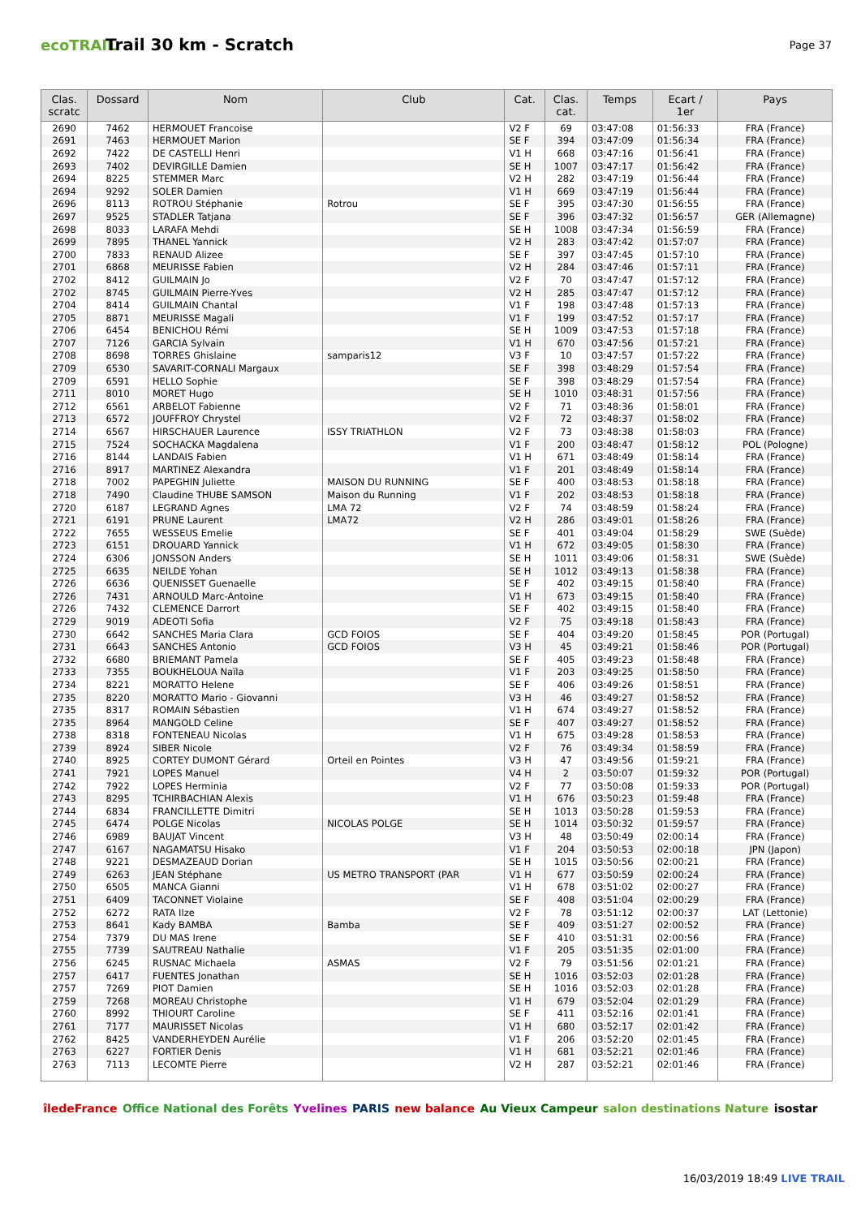ecoTRAIL
Trail 30 km - Scratch
Page 37
| Clas. scratc | Dossard | Nom | Club | Cat. | Clas. cat. | Temps | Ecart / 1er | Pays |
| --- | --- | --- | --- | --- | --- | --- | --- | --- |
| 2690 | 7462 | HERMOUET Francoise | | V2 F | 69 | 03:47:08 | 01:56:33 | FRA (France) |
| 2691 | 7463 | HERMOUET Marion | | SE F | 394 | 03:47:09 | 01:56:34 | FRA (France) |
| 2692 | 7422 | DE CASTELLI Henri | | V1 H | 668 | 03:47:16 | 01:56:41 | FRA (France) |
| 2693 | 7402 | DEVIRGILLE Damien | | SE H | 1007 | 03:47:17 | 01:56:42 | FRA (France) |
| 2694 | 8225 | STEMMER Marc | | V2 H | 282 | 03:47:19 | 01:56:44 | FRA (France) |
| 2694 | 9292 | SOLER Damien | | V1 H | 669 | 03:47:19 | 01:56:44 | FRA (France) |
| 2696 | 8113 | ROTROU Stéphanie | Rotrou | SE F | 395 | 03:47:30 | 01:56:55 | FRA (France) |
| 2697 | 9525 | STADLER Tatjana | | SE F | 396 | 03:47:32 | 01:56:57 | GER (Allemagne) |
| 2698 | 8033 | LARAFA Mehdi | | SE H | 1008 | 03:47:34 | 01:56:59 | FRA (France) |
| 2699 | 7895 | THANEL Yannick | | V2 H | 283 | 03:47:42 | 01:57:07 | FRA (France) |
| 2700 | 7833 | RENAUD Alizee | | SE F | 397 | 03:47:45 | 01:57:10 | FRA (France) |
| 2701 | 6868 | MEURISSE Fabien | | V2 H | 284 | 03:47:46 | 01:57:11 | FRA (France) |
| 2702 | 8412 | GUILMAIN Jo | | V2 F | 70 | 03:47:47 | 01:57:12 | FRA (France) |
| 2702 | 8745 | GUILMAIN Pierre-Yves | | V2 H | 285 | 03:47:47 | 01:57:12 | FRA (France) |
| 2704 | 8414 | GUILMAIN Chantal | | V1 F | 198 | 03:47:48 | 01:57:13 | FRA (France) |
| 2705 | 8871 | MEURISSE Magali | | V1 F | 199 | 03:47:52 | 01:57:17 | FRA (France) |
| 2706 | 6454 | BENICHOU Rémi | | SE H | 1009 | 03:47:53 | 01:57:18 | FRA (France) |
| 2707 | 7126 | GARCIA Sylvain | | V1 H | 670 | 03:47:56 | 01:57:21 | FRA (France) |
| 2708 | 8698 | TORRES Ghislaine | samparis12 | V3 F | 10 | 03:47:57 | 01:57:22 | FRA (France) |
| 2709 | 6530 | SAVARIT-CORNALI Margaux | | SE F | 398 | 03:48:29 | 01:57:54 | FRA (France) |
| 2709 | 6591 | HELLO Sophie | | SE F | 398 | 03:48:29 | 01:57:54 | FRA (France) |
| 2711 | 8010 | MORET Hugo | | SE H | 1010 | 03:48:31 | 01:57:56 | FRA (France) |
| 2712 | 6561 | ARBELOT Fabienne | | V2 F | 71 | 03:48:36 | 01:58:01 | FRA (France) |
| 2713 | 6572 | JOUFFROY Chrystel | | V2 F | 72 | 03:48:37 | 01:58:02 | FRA (France) |
| 2714 | 6567 | HIRSCHAUER Laurence | ISSY TRIATHLON | V2 F | 73 | 03:48:38 | 01:58:03 | FRA (France) |
| 2715 | 7524 | SOCHACKA Magdalena | | V1 F | 200 | 03:48:47 | 01:58:12 | POL (Pologne) |
| 2716 | 8144 | LANDAIS Fabien | | V1 H | 671 | 03:48:49 | 01:58:14 | FRA (France) |
| 2716 | 8917 | MARTINEZ Alexandra | | V1 F | 201 | 03:48:49 | 01:58:14 | FRA (France) |
| 2718 | 7002 | PAPEGHIN Juliette | MAISON DU RUNNING | SE F | 400 | 03:48:53 | 01:58:18 | FRA (France) |
| 2718 | 7490 | Claudine THUBE SAMSON | Maison du Running | V1 F | 202 | 03:48:53 | 01:58:18 | FRA (France) |
| 2720 | 6187 | LEGRAND Agnes | LMA 72 | V2 F | 74 | 03:48:59 | 01:58:24 | FRA (France) |
| 2721 | 6191 | PRUNE Laurent | LMA72 | V2 H | 286 | 03:49:01 | 01:58:26 | FRA (France) |
| 2722 | 7655 | WESSEUS Emelie | | SE F | 401 | 03:49:04 | 01:58:29 | SWE (Suède) |
| 2723 | 6151 | DROUARD Yannick | | V1 H | 672 | 03:49:05 | 01:58:30 | FRA (France) |
| 2724 | 6306 | JONSSON Anders | | SE H | 1011 | 03:49:06 | 01:58:31 | SWE (Suède) |
| 2725 | 6635 | NEILDE Yohan | | SE H | 1012 | 03:49:13 | 01:58:38 | FRA (France) |
| 2726 | 6636 | QUENISSET Guenaelle | | SE F | 402 | 03:49:15 | 01:58:40 | FRA (France) |
| 2726 | 7431 | ARNOULD Marc-Antoine | | V1 H | 673 | 03:49:15 | 01:58:40 | FRA (France) |
| 2726 | 7432 | CLEMENCE Darrort | | SE F | 402 | 03:49:15 | 01:58:40 | FRA (France) |
| 2729 | 9019 | ADEOTI Sofia | | V2 F | 75 | 03:49:18 | 01:58:43 | FRA (France) |
| 2730 | 6642 | SANCHES Maria Clara | GCD FOIOS | SE F | 404 | 03:49:20 | 01:58:45 | POR (Portugal) |
| 2731 | 6643 | SANCHES Antonio | GCD FOIOS | V3 H | 45 | 03:49:21 | 01:58:46 | POR (Portugal) |
| 2732 | 6680 | BRIEMANT Pamela | | SE F | 405 | 03:49:23 | 01:58:48 | FRA (France) |
| 2733 | 7355 | BOUKHELOUA Naïla | | V1 F | 203 | 03:49:25 | 01:58:50 | FRA (France) |
| 2734 | 8221 | MORATTO Helene | | SE F | 406 | 03:49:26 | 01:58:51 | FRA (France) |
| 2735 | 8220 | MORATTO Mario - Giovanni | | V3 H | 46 | 03:49:27 | 01:58:52 | FRA (France) |
| 2735 | 8317 | ROMAIN Sébastien | | V1 H | 674 | 03:49:27 | 01:58:52 | FRA (France) |
| 2735 | 8964 | MANGOLD Celine | | SE F | 407 | 03:49:27 | 01:58:52 | FRA (France) |
| 2738 | 8318 | FONTENEAU Nicolas | | V1 H | 675 | 03:49:28 | 01:58:53 | FRA (France) |
| 2739 | 8924 | SIBER Nicole | | V2 F | 76 | 03:49:34 | 01:58:59 | FRA (France) |
| 2740 | 8925 | CORTEY DUMONT Gérard | Orteil en Pointes | V3 H | 47 | 03:49:56 | 01:59:21 | FRA (France) |
| 2741 | 7921 | LOPES Manuel | | V4 H | 2 | 03:50:07 | 01:59:32 | POR (Portugal) |
| 2742 | 7922 | LOPES Herminia | | V2 F | 77 | 03:50:08 | 01:59:33 | POR (Portugal) |
| 2743 | 8295 | TCHIRBACHIAN Alexis | | V1 H | 676 | 03:50:23 | 01:59:48 | FRA (France) |
| 2744 | 6834 | FRANCILLETTE Dimitri | | SE H | 1013 | 03:50:28 | 01:59:53 | FRA (France) |
| 2745 | 6474 | POLGE Nicolas | NICOLAS POLGE | SE H | 1014 | 03:50:32 | 01:59:57 | FRA (France) |
| 2746 | 6989 | BAUJAT Vincent | | V3 H | 48 | 03:50:49 | 02:00:14 | FRA (France) |
| 2747 | 6167 | NAGAMATSU Hisako | | V1 F | 204 | 03:50:53 | 02:00:18 | JPN (Japon) |
| 2748 | 9221 | DESMAZEAUD Dorian | | SE H | 1015 | 03:50:56 | 02:00:21 | FRA (France) |
| 2749 | 6263 | JEAN Stéphane | US METRO TRANSPORT (PAR | V1 H | 677 | 03:50:59 | 02:00:24 | FRA (France) |
| 2750 | 6505 | MANCA Gianni | | V1 H | 678 | 03:51:02 | 02:00:27 | FRA (France) |
| 2751 | 6409 | TACONNET Violaine | | SE F | 408 | 03:51:04 | 02:00:29 | FRA (France) |
| 2752 | 6272 | RATA Ilze | | V2 F | 78 | 03:51:12 | 02:00:37 | LAT (Lettonie) |
| 2753 | 8641 | Kady BAMBA | Bamba | SE F | 409 | 03:51:27 | 02:00:52 | FRA (France) |
| 2754 | 7379 | DU MAS Irene | | SE F | 410 | 03:51:31 | 02:00:56 | FRA (France) |
| 2755 | 7739 | SAUTREAU Nathalie | | V1 F | 205 | 03:51:35 | 02:01:00 | FRA (France) |
| 2756 | 6245 | RUSNAC Michaela | ASMAS | V2 F | 79 | 03:51:56 | 02:01:21 | FRA (France) |
| 2757 | 6417 | FUENTES Jonathan | | SE H | 1016 | 03:52:03 | 02:01:28 | FRA (France) |
| 2757 | 7269 | PIOT Damien | | SE H | 1016 | 03:52:03 | 02:01:28 | FRA (France) |
| 2759 | 7268 | MOREAU Christophe | | V1 H | 679 | 03:52:04 | 02:01:29 | FRA (France) |
| 2760 | 8992 | THIOURT Caroline | | SE F | 411 | 03:52:16 | 02:01:41 | FRA (France) |
| 2761 | 7177 | MAURISSET Nicolas | | V1 H | 680 | 03:52:17 | 02:01:42 | FRA (France) |
| 2762 | 8425 | VANDERHEYDEN Aurélie | | V1 F | 206 | 03:52:20 | 02:01:45 | FRA (France) |
| 2763 | 6227 | FORTIER Denis | | V1 H | 681 | 03:52:21 | 02:01:46 | FRA (France) |
| 2763 | 7113 | LECOMTE Pierre | | V2 H | 287 | 03:52:21 | 02:01:46 | FRA (France) |
îledeFrance Office National des Forêts Yvelines PARIS new balance Au Vieux Campeur salon destinations Nature isostar
16/03/2019 18:49 LIVE TRAIL